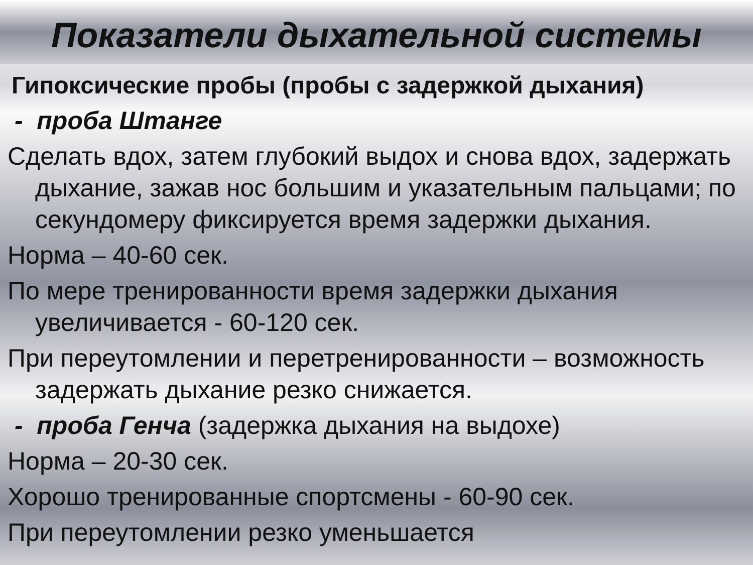Показатели дыхательной системы
Гипоксические пробы (пробы с задержкой дыхания)
- проба Штанге
Сделать вдох, затем глубокий выдох и снова вдох, задержать дыхание, зажав нос большим и указательным пальцами; по секундомеру фиксируется время задержки дыхания.
Норма – 40-60 сек.
По мере тренированности время задержки дыхания увеличивается - 60-120 сек.
При переутомлении и перетренированности – возможность задержать дыхание резко снижается.
- проба Генча (задержка дыхания на выдохе)
Норма – 20-30 сек.
Хорошо тренированные спортсмены - 60-90 сек.
При переутомлении резко уменьшается